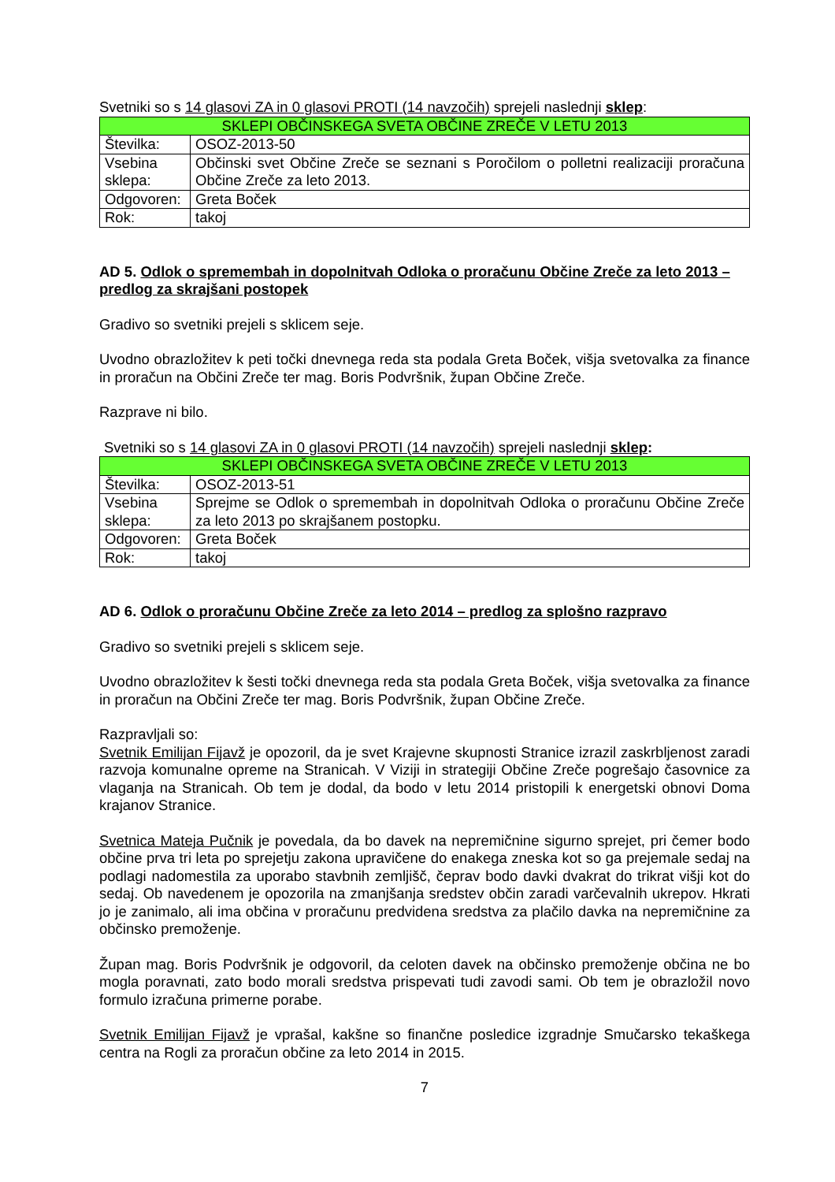Svetniki so s 14 glasovi ZA in 0 glasovi PROTI (14 navzočih) sprejeli naslednji sklep:
| SKLEPI OBČINSKEGA SVETA OBČINE ZREČE V LETU 2013 | |
| Številka: | OSOZ-2013-50 |
| Vsebina sklepa: | Občinski svet Občine Zreče se seznani s Poročilom o polletni realizaciji proračuna Občine Zreče za leto 2013. |
| Odgovoren: | Greta Boček |
| Rok: | takoj |
AD 5. Odlok o spremembah in dopolnitvah Odloka o proračunu Občine Zreče za leto 2013 – predlog za skrajšani postopek
Gradivo so svetniki prejeli s sklicem seje.
Uvodno obrazložitev k peti točki dnevnega reda sta podala Greta Boček, višja svetovalka za finance in proračun na Občini Zreče ter mag. Boris Podvršnik, župan Občine Zreče.
Razprave ni bilo.
Svetniki so s 14 glasovi ZA in 0 glasovi PROTI (14 navzočih) sprejeli naslednji sklep:
| SKLEPI OBČINSKEGA SVETA OBČINE ZREČE V LETU 2013 | |
| Številka: | OSOZ-2013-51 |
| Vsebina sklepa: | Sprejme se Odlok o spremembah in dopolnitvah Odloka o proračunu Občine Zreče za leto 2013 po skrajšanem postopku. |
| Odgovoren: | Greta Boček |
| Rok: | takoj |
AD 6. Odlok o proračunu Občine Zreče za leto 2014 – predlog za splošno razpravo
Gradivo so svetniki prejeli s sklicem seje.
Uvodno obrazložitev k šesti točki dnevnega reda sta podala Greta Boček, višja svetovalka za finance in proračun na Občini Zreče ter mag. Boris Podvršnik, župan Občine Zreče.
Razpravljali so:
Svetnik Emilijan Fijavž je opozoril, da je svet Krajevne skupnosti Stranice izrazil zaskrbljenost zaradi razvoja komunalne opreme na Stranicah. V Viziji in strategiji Občine Zreče pogrešajo časovnice za vlaganja na Stranicah. Ob tem je dodal, da bodo v letu 2014 pristopili k energetski obnovi Doma krajanov Stranice.
Svetnica Mateja Pučnik je povedala, da bo davek na nepremičnine sigurno sprejet, pri čemer bodo občine prva tri leta po sprejetju zakona upravičene do enakega zneska kot so ga prejemale sedaj na podlagi nadomestila za uporabo stavbnih zemljišč, čeprav bodo davki dvakrat do trikrat višji kot do sedaj. Ob navedenem je opozorila na zmanjšanja sredstev občin zaradi varčevalnih ukrepov. Hkrati jo je zanimalo, ali ima občina v proračunu predvidena sredstva za plačilo davka na nepremičnine za občinsko premoženje.
Župan mag. Boris Podvršnik je odgovoril, da celoten davek na občinsko premoženje občina ne bo mogla poravnati, zato bodo morali sredstva prispevati tudi zavodi sami. Ob tem je obrazložil novo formulo izračuna primerne porabe.
Svetnik Emilijan Fijavž je vprašal, kakšne so finančne posledice izgradnje Smučarsko tekaškega centra na Rogli za proračun občine za leto 2014 in 2015.
7